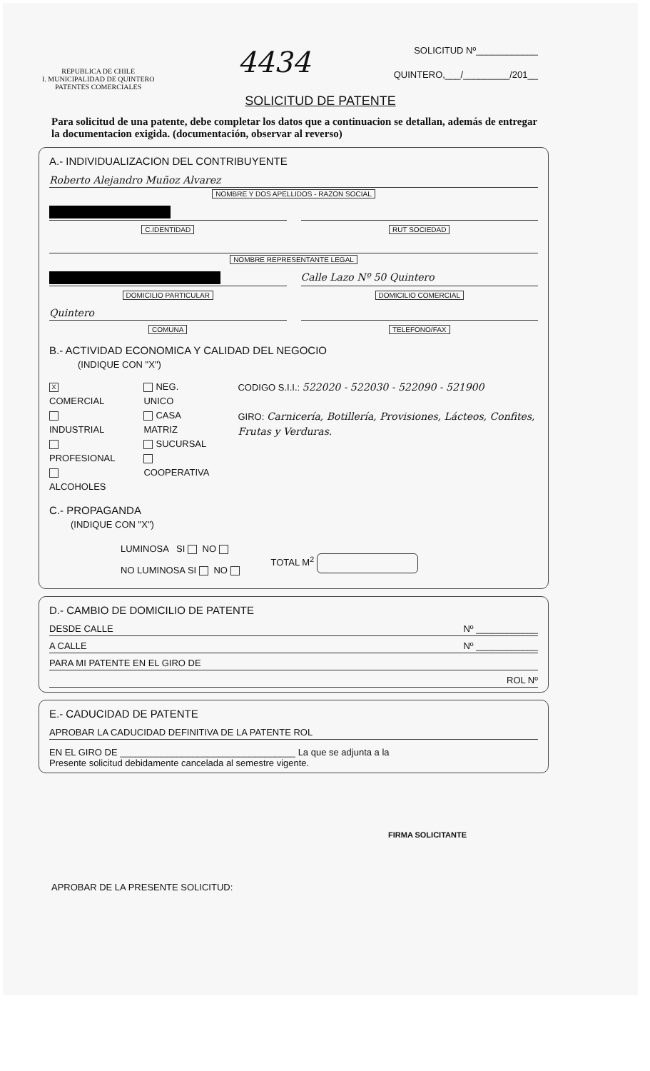REPUBLICA DE CHILE
I. MUNICIPALIDAD DE QUINTERO
PATENTES COMERCIALES
4434
SOLICITUD Nº____________
QUINTERO,___/_________/201__
SOLICITUD DE PATENTE
Para solicitud de una patente, debe completar los datos que a continuacion se detallan, además de entregar la documentacion exigida. (documentación, observar al reverso)
A.- INDIVIDUALIZACION DEL CONTRIBUYENTE
Roberto Alejandro Muñoz Alvarez
NOMBRE Y DOS APELLIDOS - RAZON SOCIAL
C.IDENTIDAD RUT SOCIEDAD
NOMBRE REPRESENTANTE LEGAL
Calle Lazo Nº 50 Quintero
DOMICILIO PARTICULAR DOMICILIO COMERCIAL
Quintero
COMUNA TELEFONO/FAX
B.- ACTIVIDAD ECONOMICA Y CALIDAD DEL NEGOCIO
(INDIQUE CON "X")
X COMERCIAL
INDUSTRIAL
PROFESIONAL
ALCOHOLES
NEG. UNICO
CASA MATRIZ
SUCURSAL
COOPERATIVA
CODIGO S.I.I.: 522020 - 522030 - 522090 - 521900
GIRO: Carnicería, Botillería, Provisiones, Lácteos, Confites, Frutas y Verduras.
C.- PROPAGANDA
(INDIQUE CON "X")
LUMINOSA SI NO
NO LUMINOSA SI NO
TOTAL M<sup>2</sup>
D.- CAMBIO DE DOMICILIO DE PATENTE
DESDE CALLE Nº ____________
A CALLE Nº ____________
PARA MI PATENTE EN EL GIRO DE
ROL Nº
E.- CADUCIDAD DE PATENTE
APROBAR LA CADUCIDAD DEFINITIVA DE LA PATENTE ROL
EN EL GIRO DE __________________________________ La que se adjunta a la
Presente solicitud debidamente cancelada al semestre vigente.
FIRMA SOLICITANTE
APROBAR DE LA PRESENTE SOLICITUD: